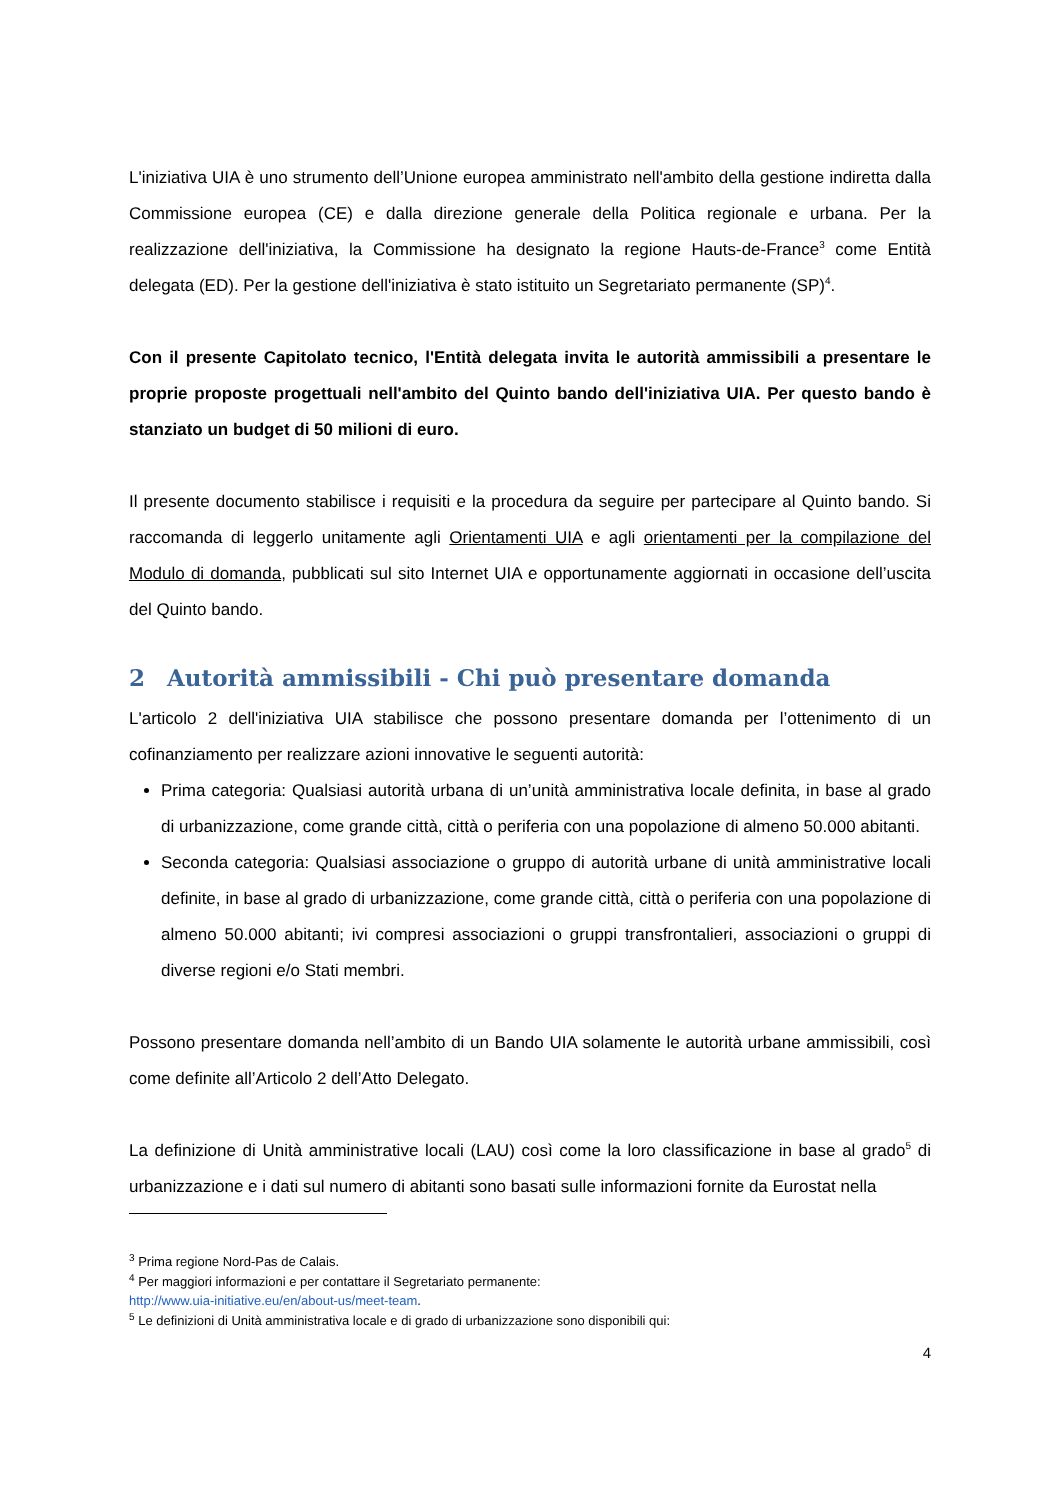L'iniziativa UIA è uno strumento dell’Unione europea amministrato nell'ambito della gestione indiretta dalla Commissione europea (CE) e dalla direzione generale della Politica regionale e urbana. Per la realizzazione dell'iniziativa, la Commissione ha designato la regione Hauts-de-France<sup>3</sup> come Entità delegata (ED). Per la gestione dell'iniziativa è stato istituito un Segretariato permanente (SP)<sup>4</sup>.
Con il presente Capitolato tecnico, l'Entità delegata invita le autorità ammissibili a presentare le proprie proposte progettuali nell'ambito del Quinto bando dell'iniziativa UIA. Per questo bando è stanziato un budget di 50 milioni di euro.
Il presente documento stabilisce i requisiti e la procedura da seguire per partecipare al Quinto bando. Si raccomanda di leggerlo unitamente agli Orientamenti UIA e agli orientamenti per la compilazione del Modulo di domanda, pubblicati sul sito Internet UIA e opportunamente aggiornati in occasione dell’uscita del Quinto bando.
2 Autorità ammissibili - Chi può presentare domanda
L'articolo 2 dell'iniziativa UIA stabilisce che possono presentare domanda per l’ottenimento di un cofinanziamento per realizzare azioni innovative le seguenti autorità:
Prima categoria: Qualsiasi autorità urbana di un’unità amministrativa locale definita, in base al grado di urbanizzazione, come grande città, città o periferia con una popolazione di almeno 50.000 abitanti.
Seconda categoria: Qualsiasi associazione o gruppo di autorità urbane di unità amministrative locali definite, in base al grado di urbanizzazione, come grande città, città o periferia con una popolazione di almeno 50.000 abitanti; ivi compresi associazioni o gruppi transfrontalieri, associazioni o gruppi di diverse regioni e/o Stati membri.
Possono presentare domanda nell’ambito di un Bando UIA solamente le autorità urbane ammissibili, così come definite all’Articolo 2 dell’Atto Delegato.
La definizione di Unità amministrative locali (LAU) così come la loro classificazione in base al grado<sup>5</sup> di urbanizzazione e i dati sul numero di abitanti sono basati sulle informazioni fornite da Eurostat nella
<sup>3</sup> Prima regione Nord-Pas de Calais.
<sup>4</sup> Per maggiori informazioni e per contattare il Segretariato permanente:
http://www.uia-initiative.eu/en/about-us/meet-team.
<sup>5</sup> Le definizioni di Unità amministrativa locale e di grado di urbanizzazione sono disponibili qui:
4